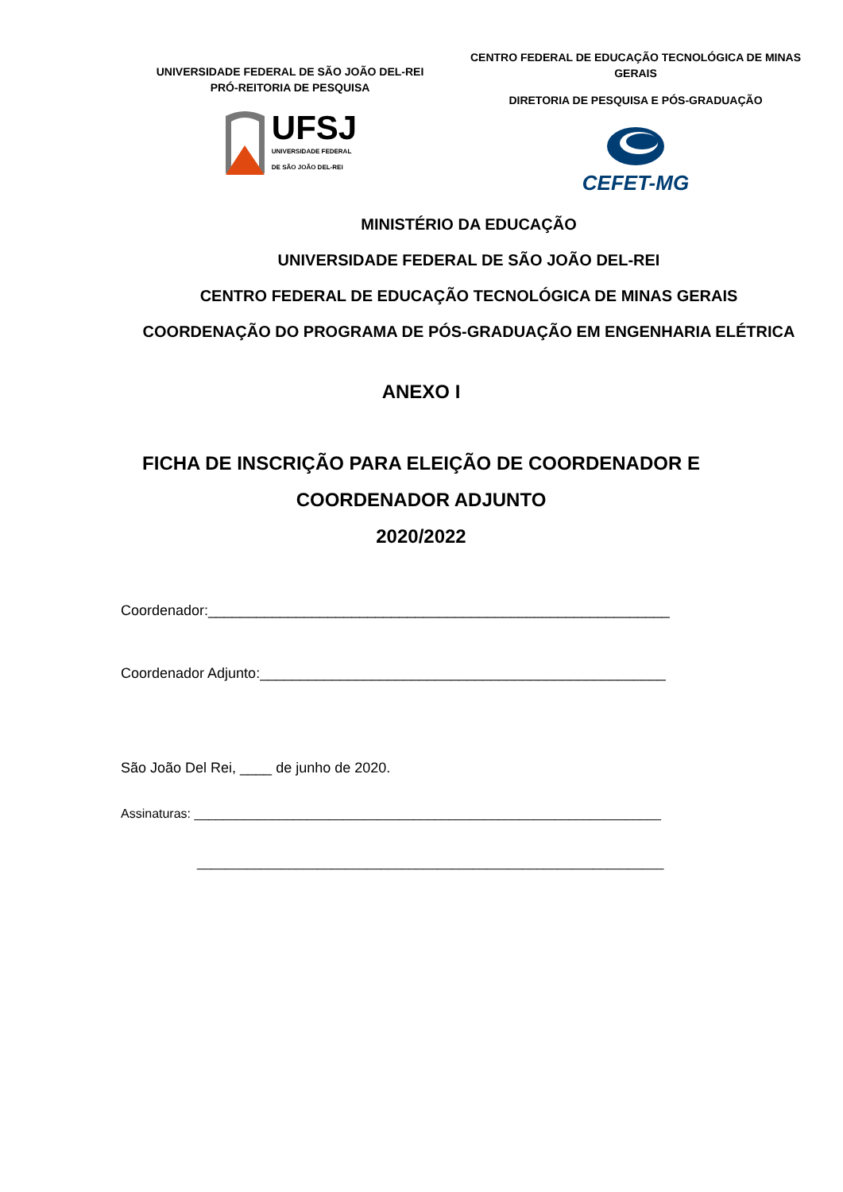UNIVERSIDADE FEDERAL DE SÃO JOÃO DEL-REI
PRÓ-REITORIA DE PESQUISA
UFSJ
UNIVERSIDADE FEDERAL
DE SÃO JOÃO DEL-REI
CENTRO FEDERAL DE EDUCAÇÃO TECNOLÓGICA DE MINAS GERAIS
DIRETORIA DE PESQUISA E PÓS-GRADUAÇÃO
CEFET-MG
MINISTÉRIO DA EDUCAÇÃO
UNIVERSIDADE FEDERAL DE SÃO JOÃO DEL-REI
CENTRO FEDERAL DE EDUCAÇÃO TECNOLÓGICA DE MINAS GERAIS
COORDENAÇÃO DO PROGRAMA DE PÓS-GRADUAÇÃO EM ENGENHARIA ELÉTRICA
ANEXO I
FICHA DE INSCRIÇÃO PARA ELEIÇÃO DE COORDENADOR E COORDENADOR ADJUNTO
2020/2022
Coordenador:__________________________________________________________
Coordenador Adjunto:___________________________________________________
São João Del Rei, ____ de junho de 2020.
Assinaturas: __________________________________________________________________
__________________________________________________________________